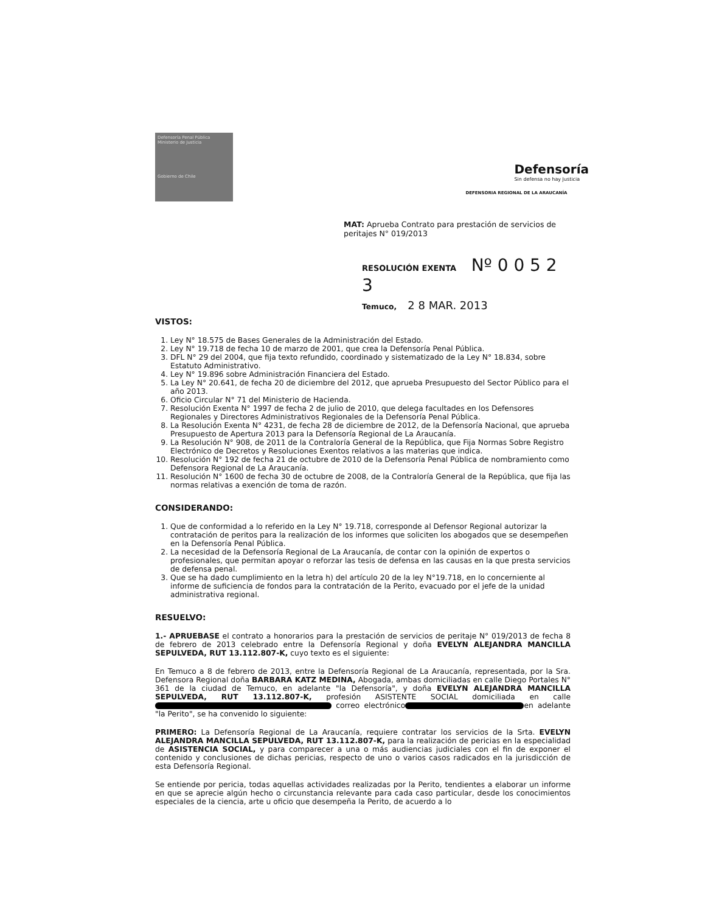Defensoría Penal Pública Ministerio de Justicia
Gobierno de Chile
Defensoría
Sin defensa no hay Justicia
DEFENSORIA REGIONAL DE LA ARAUCANÍA
MAT: Aprueba Contrato para prestación de servicios de peritajes N° 019/2013
RESOLUCIÓN EXENTA Nº 0 0 5 2 3
Temuco, 2 8 MAR. 2013
VISTOS:
1. Ley N° 18.575 de Bases Generales de la Administración del Estado.
2. Ley N° 19.718 de fecha 10 de marzo de 2001, que crea la Defensoría Penal Pública.
3. DFL N° 29 del 2004, que fija texto refundido, coordinado y sistematizado de la Ley N° 18.834, sobre Estatuto Administrativo.
4. Ley N° 19.896 sobre Administración Financiera del Estado.
5. La Ley N° 20.641, de fecha 20 de diciembre del 2012, que aprueba Presupuesto del Sector Público para el año 2013.
6. Oficio Circular N° 71 del Ministerio de Hacienda.
7. Resolución Exenta N° 1997 de fecha 2 de julio de 2010, que delega facultades en los Defensores Regionales y Directores Administrativos Regionales de la Defensoría Penal Pública.
8. La Resolución Exenta N° 4231, de fecha 28 de diciembre de 2012, de la Defensoría Nacional, que aprueba Presupuesto de Apertura 2013 para la Defensoría Regional de La Araucanía.
9. La Resolución N° 908, de 2011 de la Contraloría General de la República, que Fija Normas Sobre Registro Electrónico de Decretos y Resoluciones Exentos relativos a las materias que indica.
10. Resolución N° 192 de fecha 21 de octubre de 2010 de la Defensoría Penal Pública de nombramiento como Defensora Regional de La Araucanía.
11. Resolución N° 1600 de fecha 30 de octubre de 2008, de la Contraloría General de la República, que fija las normas relativas a exención de toma de razón.
CONSIDERANDO:
1. Que de conformidad a lo referido en la Ley N° 19.718, corresponde al Defensor Regional autorizar la contratación de peritos para la realización de los informes que soliciten los abogados que se desempeñen en la Defensoría Penal Pública.
2. La necesidad de la Defensoría Regional de La Araucanía, de contar con la opinión de expertos o profesionales, que permitan apoyar o reforzar las tesis de defensa en las causas en la que presta servicios de defensa penal.
3. Que se ha dado cumplimiento en la letra h) del artículo 20 de la ley N°19.718, en lo concerniente al informe de suficiencia de fondos para la contratación de la Perito, evacuado por el jefe de la unidad administrativa regional.
RESUELVO:
1.- APRUEBASE el contrato a honorarios para la prestación de servicios de peritaje N° 019/2013 de fecha 8 de febrero de 2013 celebrado entre la Defensoría Regional y doña EVELYN ALEJANDRA MANCILLA SEPULVEDA, RUT 13.112.807-K, cuyo texto es el siguiente:
En Temuco a 8 de febrero de 2013, entre la Defensoría Regional de La Araucanía, representada, por la Sra. Defensora Regional doña BARBARA KATZ MEDINA, Abogada, ambas domiciliadas en calle Diego Portales N° 361 de la ciudad de Temuco, en adelante "la Defensoría", y doña EVELYN ALEJANDRA MANCILLA SEPULVEDA, RUT 13.112.807-K, profesión ASISTENTE SOCIAL domiciliada en calle correo electrónico en adelante "la Perito", se ha convenido lo siguiente:
PRIMERO: La Defensoría Regional de La Araucanía, requiere contratar los servicios de la Srta. EVELYN ALEJANDRA MANCILLA SEPULVEDA, RUT 13.112.807-K, para la realización de pericias en la especialidad de ASISTENCIA SOCIAL, y para comparecer a una o más audiencias judiciales con el fin de exponer el contenido y conclusiones de dichas pericias, respecto de uno o varios casos radicados en la jurisdicción de esta Defensoría Regional.
Se entiende por pericia, todas aquellas actividades realizadas por la Perito, tendientes a elaborar un informe en que se aprecie algún hecho o circunstancia relevante para cada caso particular, desde los conocimientos especiales de la ciencia, arte u oficio que desempeña la Perito, de acuerdo a lo